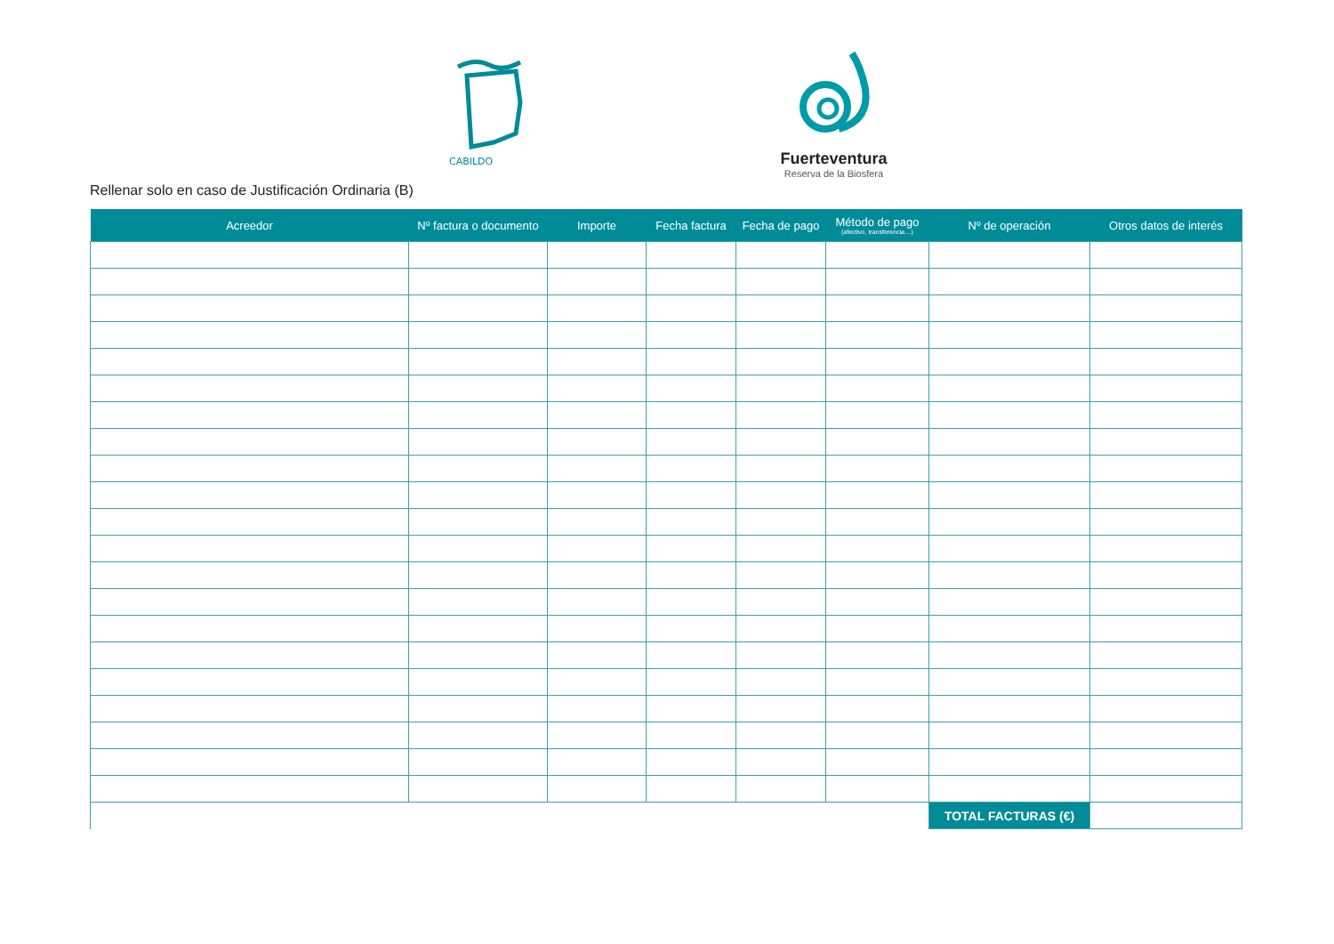CABILDO
Fuerteventura
Reserva de la Biosfera
Rellenar solo en caso de Justificación Ordinaria (B)
| Acreedor | Nº factura o documento | Importe | Fecha factura | Fecha de pago | Método de pago (afectivo, transferencia....) | Nº de operación | Otros datos de interés |
| --- | --- | --- | --- | --- | --- | --- | --- |
| | | | | | | TOTAL FACTURAS (€) | |